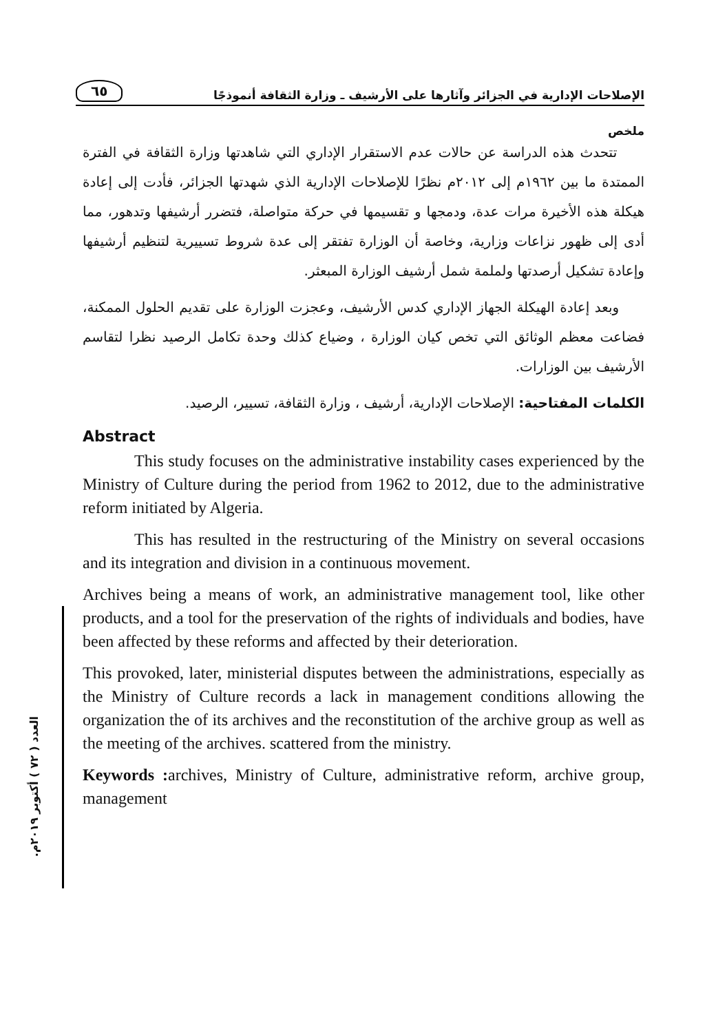الإصلاحات الإدارية في الجزائر وآثارها على الأرشيف ـ وزارة الثقافة أنموذجًا
٦٥
العدد ( ٧٢ ) أكتوبر ٢٠١٩م.
ملخص
تتحدث هذه الدراسة عن حالات عدم الاستقرار الإداري التي شاهدتها وزارة الثقافة في الفترة الممتدة ما بين ١٩٦٢م إلى ٢٠١٢م نظرًا للإصلاحات الإدارية الذي شهدتها الجزائر، فأدت إلى إعادة هيكلة هذه الأخيرة مرات عدة، ودمجها و تقسيمها في حركة متواصلة، فتضرر أرشيفها وتدهور، مما أدى إلى ظهور نزاعات وزارية، وخاصة أن الوزارة تفتقر إلى عدة شروط تسييرية لتنظيم أرشيفها وإعادة تشكيل أرصدتها ولملمة شمل أرشيف الوزارة المبعثر.
وبعد إعادة الهيكلة الجهاز الإداري كدس الأرشيف، وعجزت الوزارة على تقديم الحلول الممكنة، فضاعت معظم الوثائق التي تخص كيان الوزارة ، وضياع كذلك وحدة تكامل الرصيد نظرا لتقاسم الأرشيف بين الوزارات.
الكلمات المفتاحية: الإصلاحات الإدارية، أرشيف ، وزارة الثقافة، تسيير، الرصيد.
Abstract
This study focuses on the administrative instability cases experienced by the Ministry of Culture during the period from 1962 to 2012, due to the administrative reform initiated by Algeria.
This has resulted in the restructuring of the Ministry on several occasions and its integration and division in a continuous movement.
Archives being a means of work, an administrative management tool, like other products, and a tool for the preservation of the rights of individuals and bodies, have been affected by these reforms and affected by their deterioration.
This provoked, later, ministerial disputes between the administrations, especially as the Ministry of Culture records a lack in management conditions allowing the organization the of its archives and the reconstitution of the archive group as well as the meeting of the archives. scattered from the ministry.
Keywords : archives, Ministry of Culture, administrative reform, archive group, management